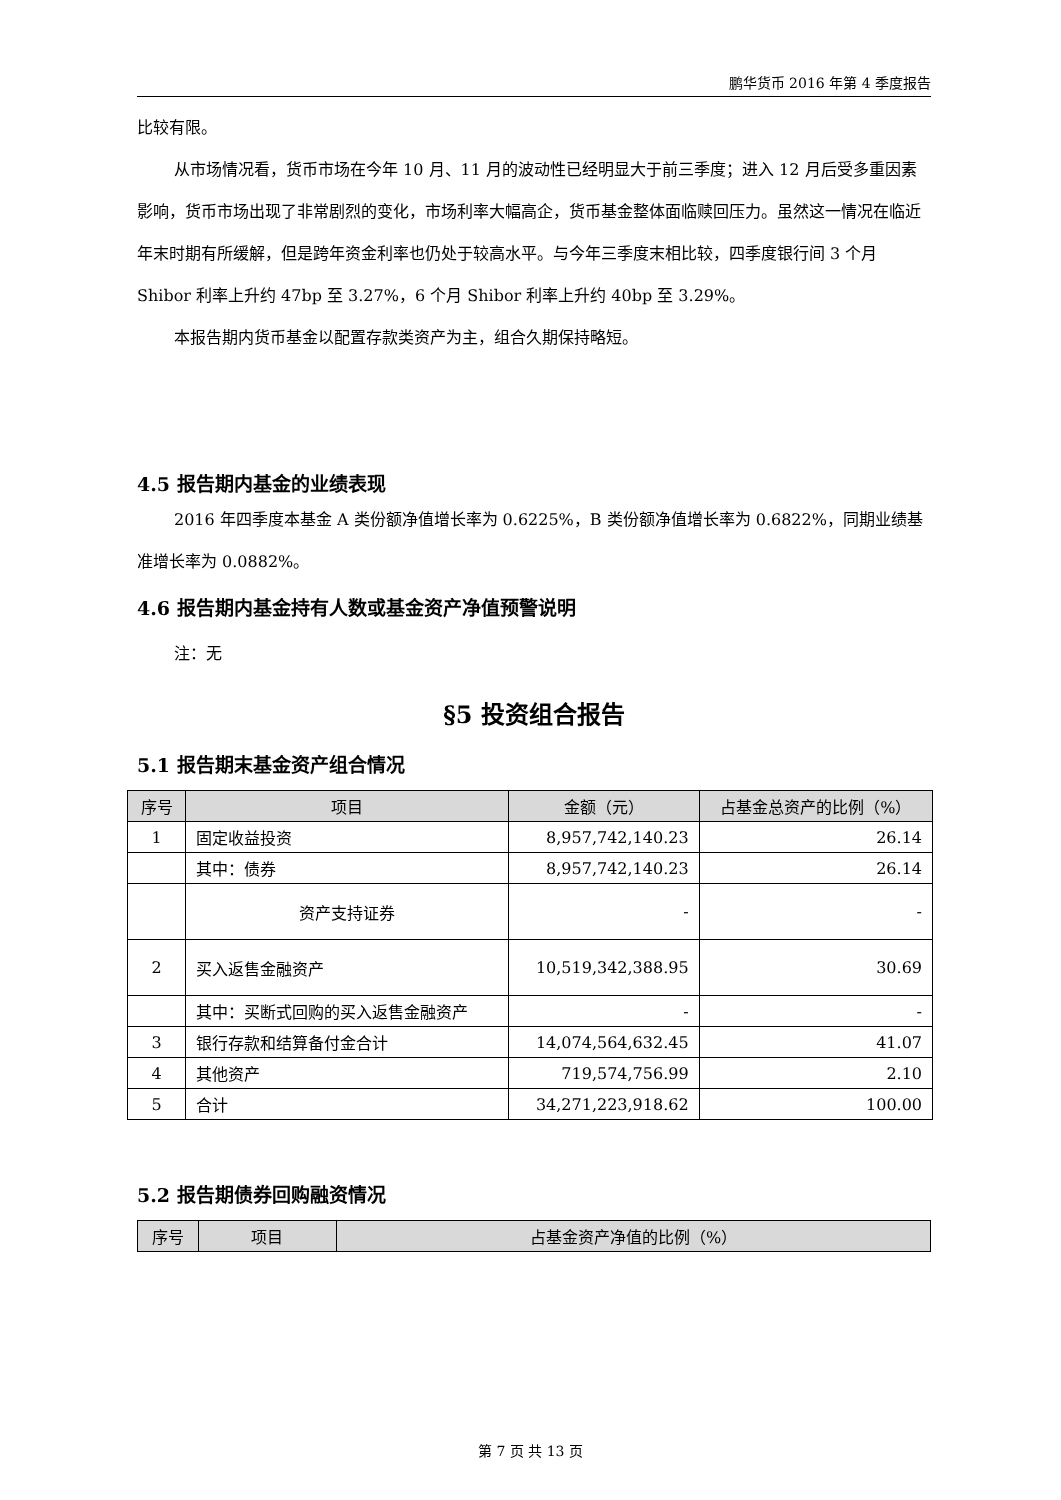鹏华货币 2016 年第 4 季度报告
比较有限。
从市场情况看，货币市场在今年 10 月、11 月的波动性已经明显大于前三季度；进入 12 月后受多重因素影响，货币市场出现了非常剧烈的变化，市场利率大幅高企，货币基金整体面临赎回压力。虽然这一情况在临近年末时期有所缓解，但是跨年资金利率也仍处于较高水平。与今年三季度末相比较，四季度银行间 3 个月 Shibor 利率上升约 47bp 至 3.27%，6 个月 Shibor 利率上升约 40bp 至 3.29%。
本报告期内货币基金以配置存款类资产为主，组合久期保持略短。
4.5 报告期内基金的业绩表现
2016 年四季度本基金 A 类份额净值增长率为 0.6225%，B 类份额净值增长率为 0.6822%，同期业绩基准增长率为 0.0882%。
4.6 报告期内基金持有人数或基金资产净值预警说明
注：无
§5 投资组合报告
5.1 报告期末基金资产组合情况
| 序号 | 项目 | 金额（元） | 占基金总资产的比例（%） |
| --- | --- | --- | --- |
| 1 | 固定收益投资 | 8,957,742,140.23 | 26.14 |
| | 其中：债券 | 8,957,742,140.23 | 26.14 |
| | 资产支持证券 | - | - |
| 2 | 买入返售金融资产 | 10,519,342,388.95 | 30.69 |
| | 其中：买断式回购的买入返售金融资产 | - | - |
| 3 | 银行存款和结算备付金合计 | 14,074,564,632.45 | 41.07 |
| 4 | 其他资产 | 719,574,756.99 | 2.10 |
| 5 | 合计 | 34,271,223,918.62 | 100.00 |
5.2 报告期债券回购融资情况
| 序号 | 项目 | 占基金资产净值的比例（%） |
| --- | --- | --- |
第 7 页 共 13 页